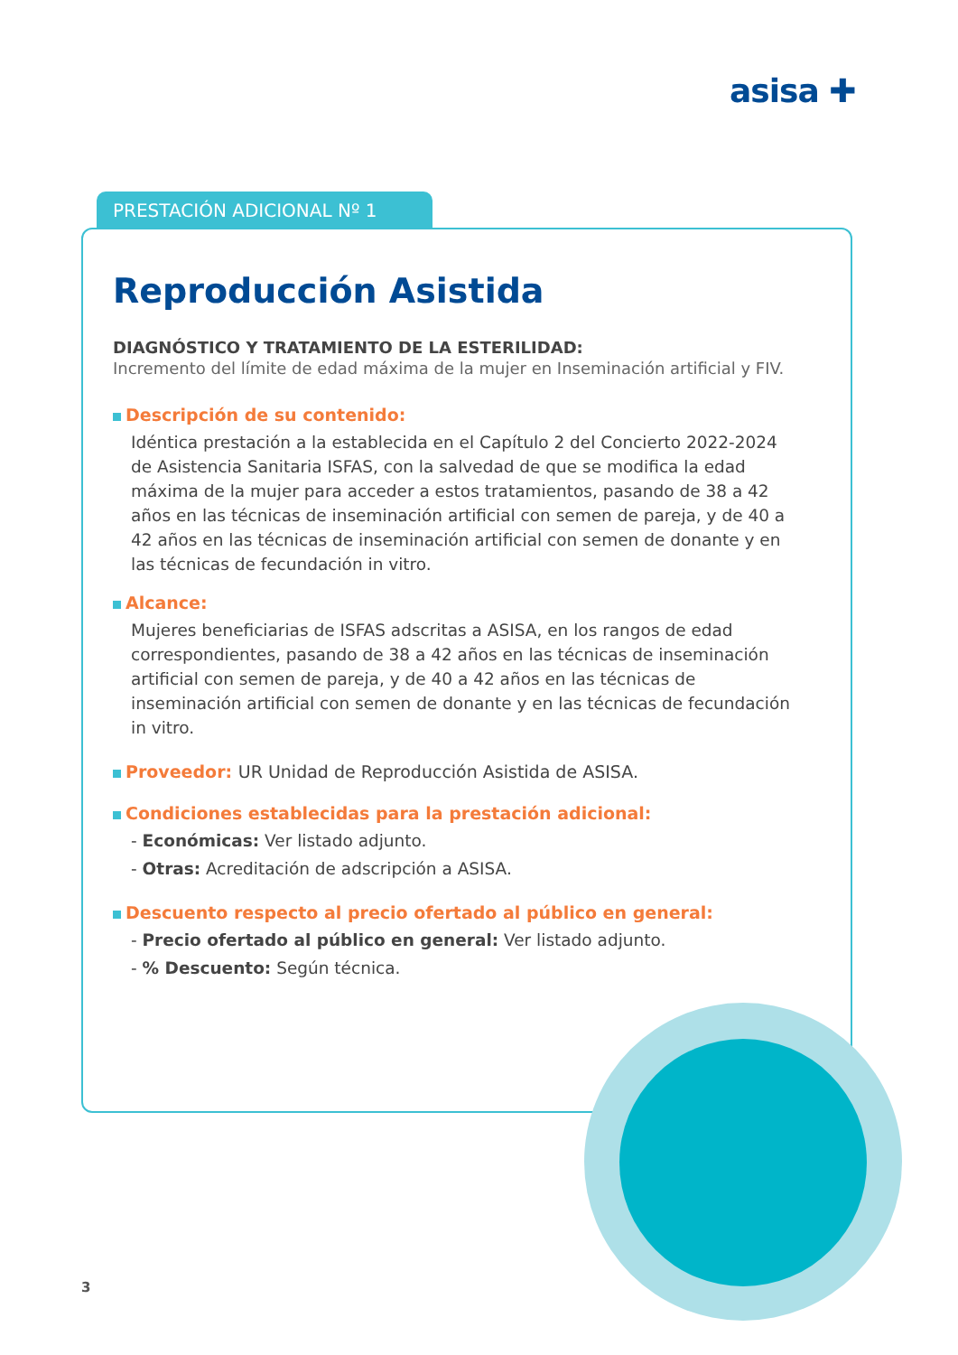asisa ✚
PRESTACIÓN ADICIONAL Nº 1
Reproducción Asistida
DIAGNÓSTICO Y TRATAMIENTO DE LA ESTERILIDAD:
Incremento del límite de edad máxima de la mujer en Inseminación artificial y FIV.
Descripción de su contenido:
Idéntica prestación a la establecida en el Capítulo 2 del Concierto 2022-2024 de Asistencia Sanitaria ISFAS, con la salvedad de que se modifica la edad máxima de la mujer para acceder a estos tratamientos, pasando de 38 a 42 años en las técnicas de inseminación artificial con semen de pareja, y de 40 a 42 años en las técnicas de inseminación artificial con semen de donante y en las técnicas de fecundación in vitro.
Alcance:
Mujeres beneficiarias de ISFAS adscritas a ASISA, en los rangos de edad correspondientes, pasando de 38 a 42 años en las técnicas de inseminación artificial con semen de pareja, y de 40 a 42 años en las técnicas de inseminación artificial con semen de donante y en las técnicas de fecundación in vitro.
Proveedor: UR Unidad de Reproducción Asistida de ASISA.
Condiciones establecidas para la prestación adicional:
- Económicas: Ver listado adjunto.
- Otras: Acreditación de adscripción a ASISA.
Descuento respecto al precio ofertado al público en general:
- Precio ofertado al público en general: Ver listado adjunto.
- % Descuento: Según técnica.
3